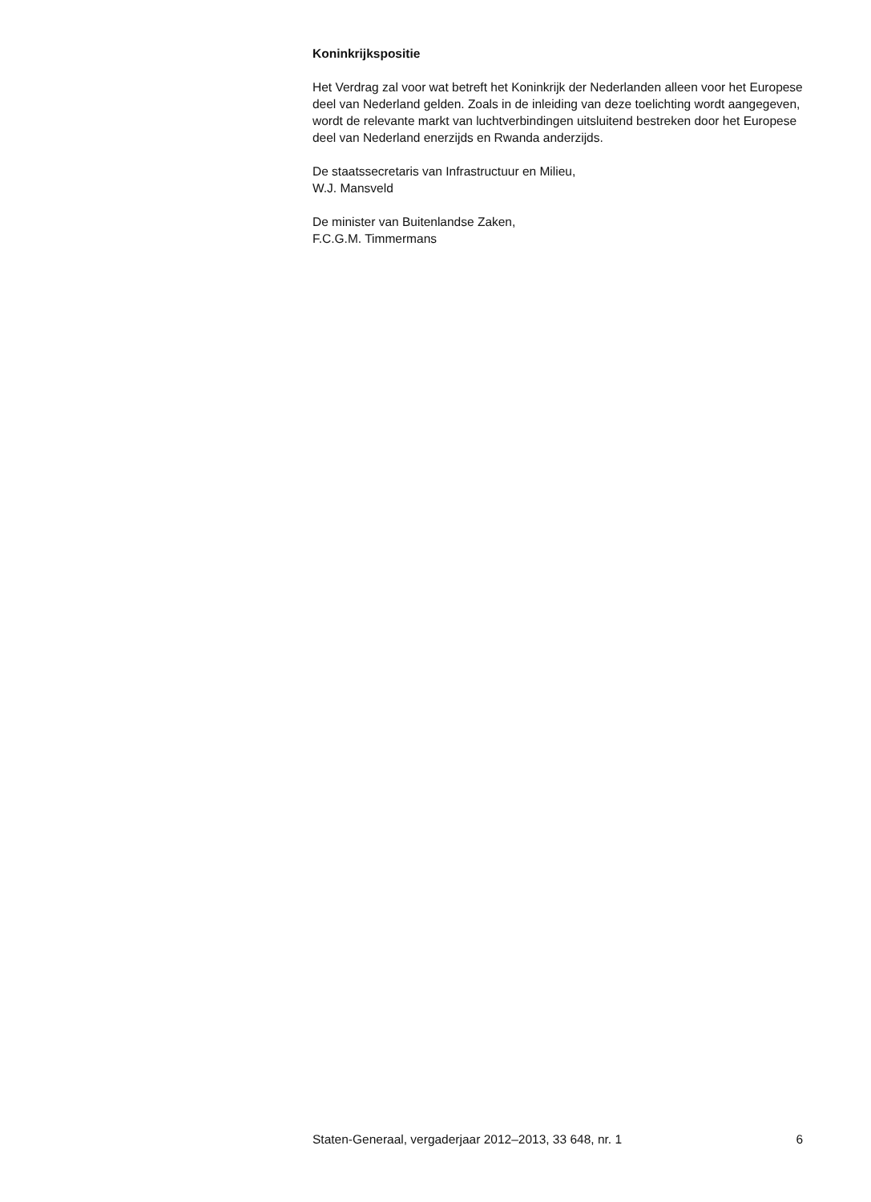Koninkrijkspositie
Het Verdrag zal voor wat betreft het Koninkrijk der Nederlanden alleen voor het Europese deel van Nederland gelden. Zoals in de inleiding van deze toelichting wordt aangegeven, wordt de relevante markt van luchtverbindingen uitsluitend bestreken door het Europese deel van Nederland enerzijds en Rwanda anderzijds.
De staatssecretaris van Infrastructuur en Milieu,
W.J. Mansveld
De minister van Buitenlandse Zaken,
F.C.G.M. Timmermans
Staten-Generaal, vergaderjaar 2012–2013, 33 648, nr. 1 6